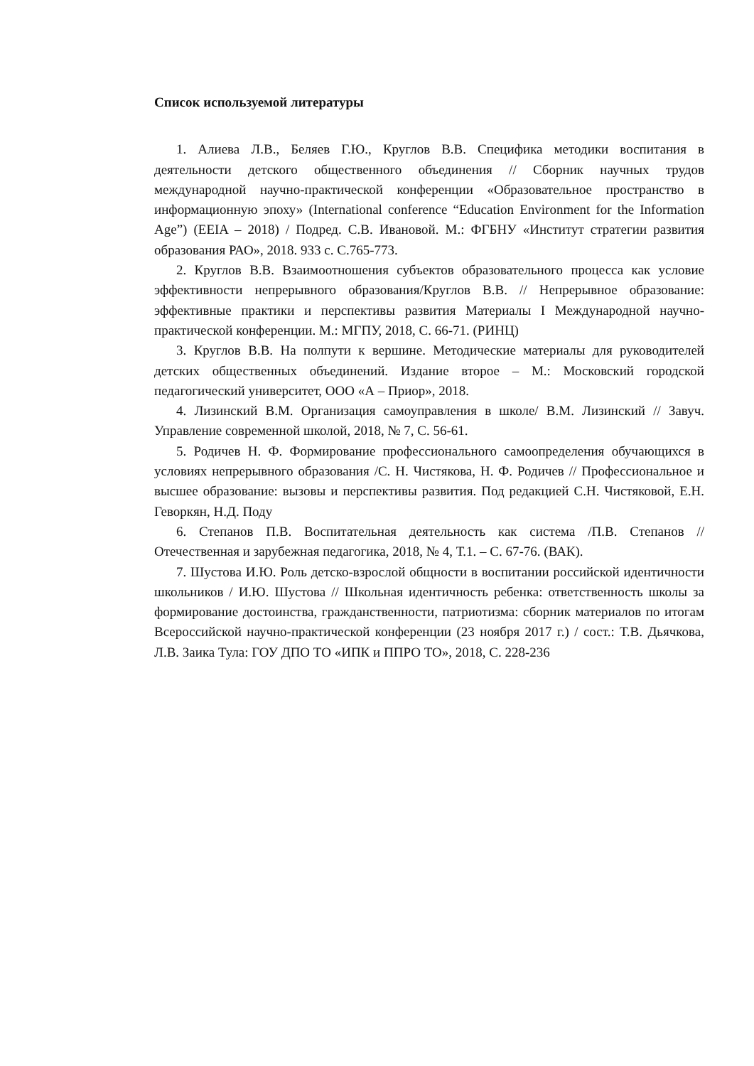Список используемой литературы
1. Алиева Л.В., Беляев Г.Ю., Круглов В.В. Специфика методики воспитания в деятельности детского общественного объединения // Сборник научных трудов международной научно-практической конференции «Образовательное пространство в информационную эпоху» (International conference “Education Environment for the Information Age”) (EEIA – 2018) / Подред. С.В. Ивановой. М.: ФГБНУ «Институт стратегии развития образования РАО», 2018. 933 с. С.765-773.
2. Круглов В.В. Взаимоотношения субъектов образовательного процесса как условие эффективности непрерывного образования/Круглов В.В. // Непрерывное образование: эффективные практики и перспективы развития Материалы I Международной научно-практической конференции. М.: МГПУ, 2018, С. 66-71. (РИНЦ)
3. Круглов В.В. На полпути к вершине. Методические материалы для руководителей детских общественных объединений. Издание второе – М.: Московский городской педагогический университет, ООО «А – Приор», 2018.
4. Лизинский В.М. Организация самоуправления в школе/ В.М. Лизинский // Завуч. Управление современной школой, 2018, № 7, С. 56-61.
5. Родичев Н. Ф. Формирование профессионального самоопределения обучающихся в условиях непрерывного образования /С. Н. Чистякова, Н. Ф. Родичев // Профессиональное и высшее образование: вызовы и перспективы развития. Под редакцией С.Н. Чистяковой, Е.Н. Геворкян, Н.Д. Поду
6. Степанов П.В. Воспитательная деятельность как система /П.В. Степанов // Отечественная и зарубежная педагогика, 2018, № 4, Т.1. – С. 67-76. (ВАК).
7. Шустова И.Ю. Роль детско-взрослой общности в воспитании российской идентичности школьников / И.Ю. Шустова // Школьная идентичность ребенка: ответственность школы за формирование достоинства, гражданственности, патриотизма: сборник материалов по итогам Всероссийской научно-практической конференции (23 ноября 2017 г.) / сост.: Т.В. Дьячкова, Л.В. Заика Тула: ГОУ ДПО ТО «ИПК и ППРО ТО», 2018, С. 228-236